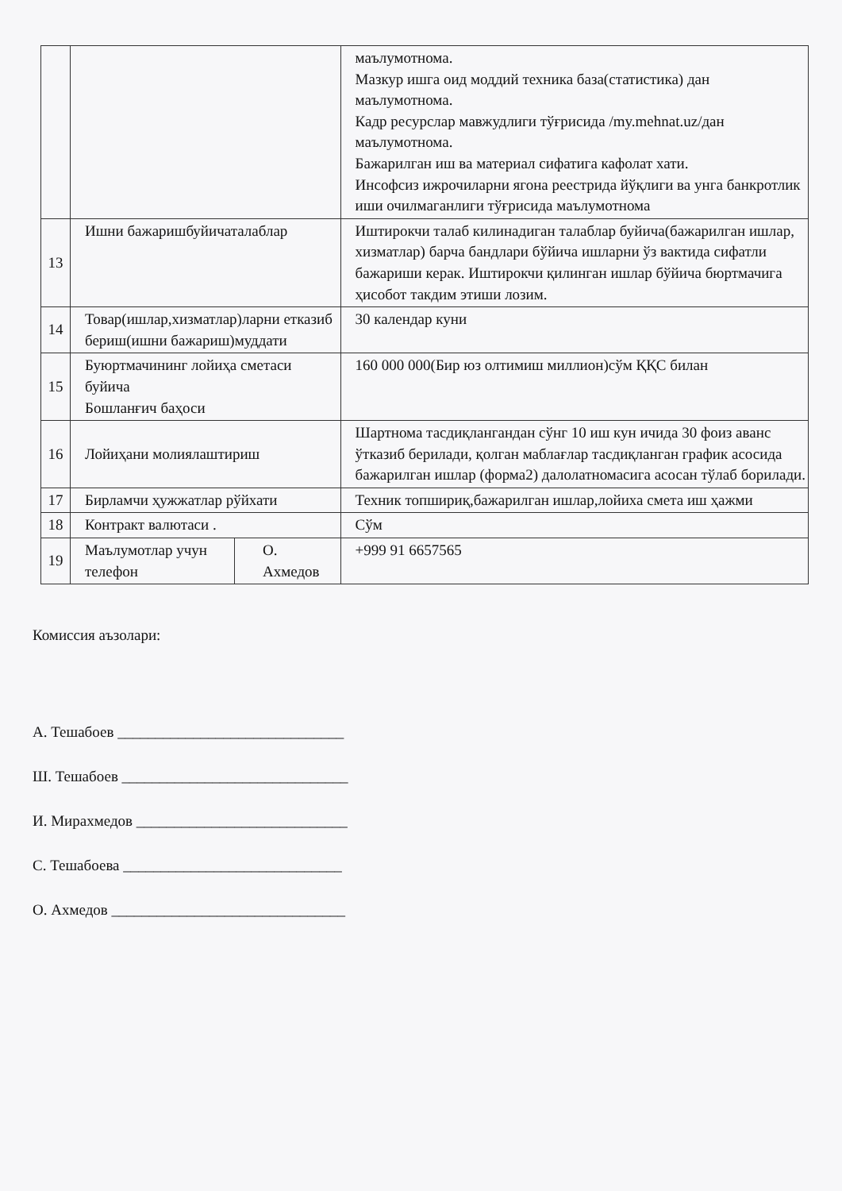| | | | маълумотнома. Мазкур ишга оид моддий техника база(статистика) дан маълумотнома. Кадр ресурслар мавжудлиги тўғрисида /my.mehnat.uz/дан маълумотнома. Бажарилган иш ва материал сифатига кафолат хати. Инсофсиз ижрочиларни ягона реестрида йўқлиги ва унга банкротлик иши очилмаганлиги тўғрисида маълумотнома |
| 13 | Ишни бажаришбуйичаталаблар | | Иштирокчи талаб килинадиган талаблар буйича(бажарилган ишлар, хизматлар) барча бандлари бўйича ишларни ўз вактида сифатли бажариши керак. Иштирокчи қилинган ишлар бўйича бюртмачига ҳисобот такдим этиши лозим. |
| 14 | Товар(ишлар,хизматлар)ларни етказиб бериш(ишни бажариш)муддати | | 30 календар куни |
| 15 | Буюртмачининг лойиҳа сметаси буйича Бошланғич баҳоси | | 160 000 000(Бир юз олтимиш миллион)сўм ҚҚС билан |
| 16 | Лойиҳани молиялаштириш | | Шартнома тасдиқлангандан сўнг 10 иш кун ичида 30 фоиз аванс ўтказиб берилади, қолган маблағлар тасдиқланган график асосида бажарилган ишлар (форма2) далолатномасига асосан тўлаб борилади. |
| 17 | Бирламчи ҳужжатлар рўйхати | | Техник топшириқ,бажарилган ишлар,лойиха смета иш ҳажми |
| 18 | Контракт валютаси . | | Сўм |
| 19 | Маълумотлар учун телефон | О. Ахмедов | +999 91 6657565 |
Комиссия аъзолари:
А. Тешабоев ______________________________
Ш. Тешабоев ______________________________
И. Мирахмедов ____________________________
С. Тешабоева _____________________________
О. Ахмедов _______________________________